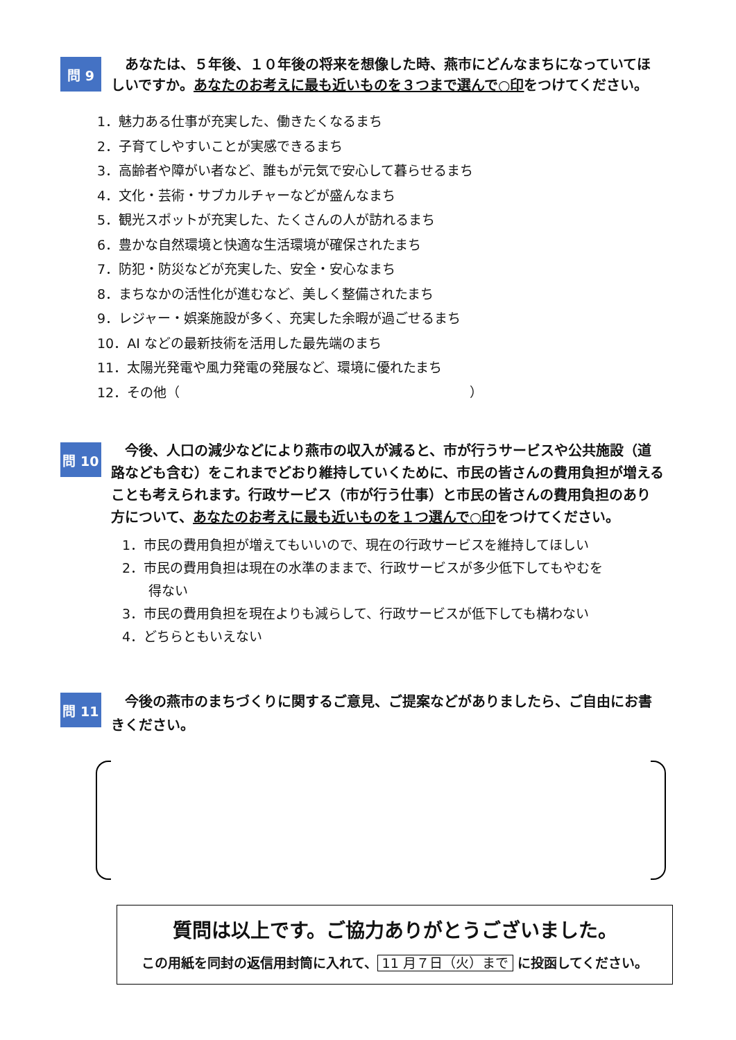問 9
　あなたは、５年後、１０年後の将来を想像した時、燕市にどんなまちになっていてほしいですか。あなたのお考えに最も近いものを３つまで選んで○印をつけてください。
1．魅力ある仕事が充実した、働きたくなるまち
2．子育てしやすいことが実感できるまち
3．高齢者や障がい者など、誰もが元気で安心して暮らせるまち
4．文化・芸術・サブカルチャーなどが盛んなまち
5．観光スポットが充実した、たくさんの人が訪れるまち
6．豊かな自然環境と快適な生活環境が確保されたまち
7．防犯・防災などが充実した、安全・安心なまち
8．まちなかの活性化が進むなど、美しく整備されたまち
9．レジャー・娯楽施設が多く、充実した余暇が過ごせるまち
10．AI などの最新技術を活用した最先端のまち
11．太陽光発電や風力発電の発展など、環境に優れたまち
12．その他（　　　　　　　　　　　　　　　　　　　　　　）
問 10
　今後、人口の減少などにより燕市の収入が減ると、市が行うサービスや公共施設（道路なども含む）をこれまでどおり維持していくために、市民の皆さんの費用負担が増えることも考えられます。行政サービス（市が行う仕事）と市民の皆さんの費用負担のあり方について、あなたのお考えに最も近いものを１つ選んで○印をつけてください。
1．市民の費用負担が増えてもいいので、現在の行政サービスを維持してほしい
2．市民の費用負担は現在の水準のままで、行政サービスが多少低下してもやむを
　　得ない
3．市民の費用負担を現在よりも減らして、行政サービスが低下しても構わない
4．どちらともいえない
問 11
　今後の燕市のまちづくりに関するご意見、ご提案などがありましたら、ご自由にお書きください。
質問は以上です。ご協力ありがとうございました。
この用紙を同封の返信用封筒に入れて、 11 月７日（火）まで に投函してください。